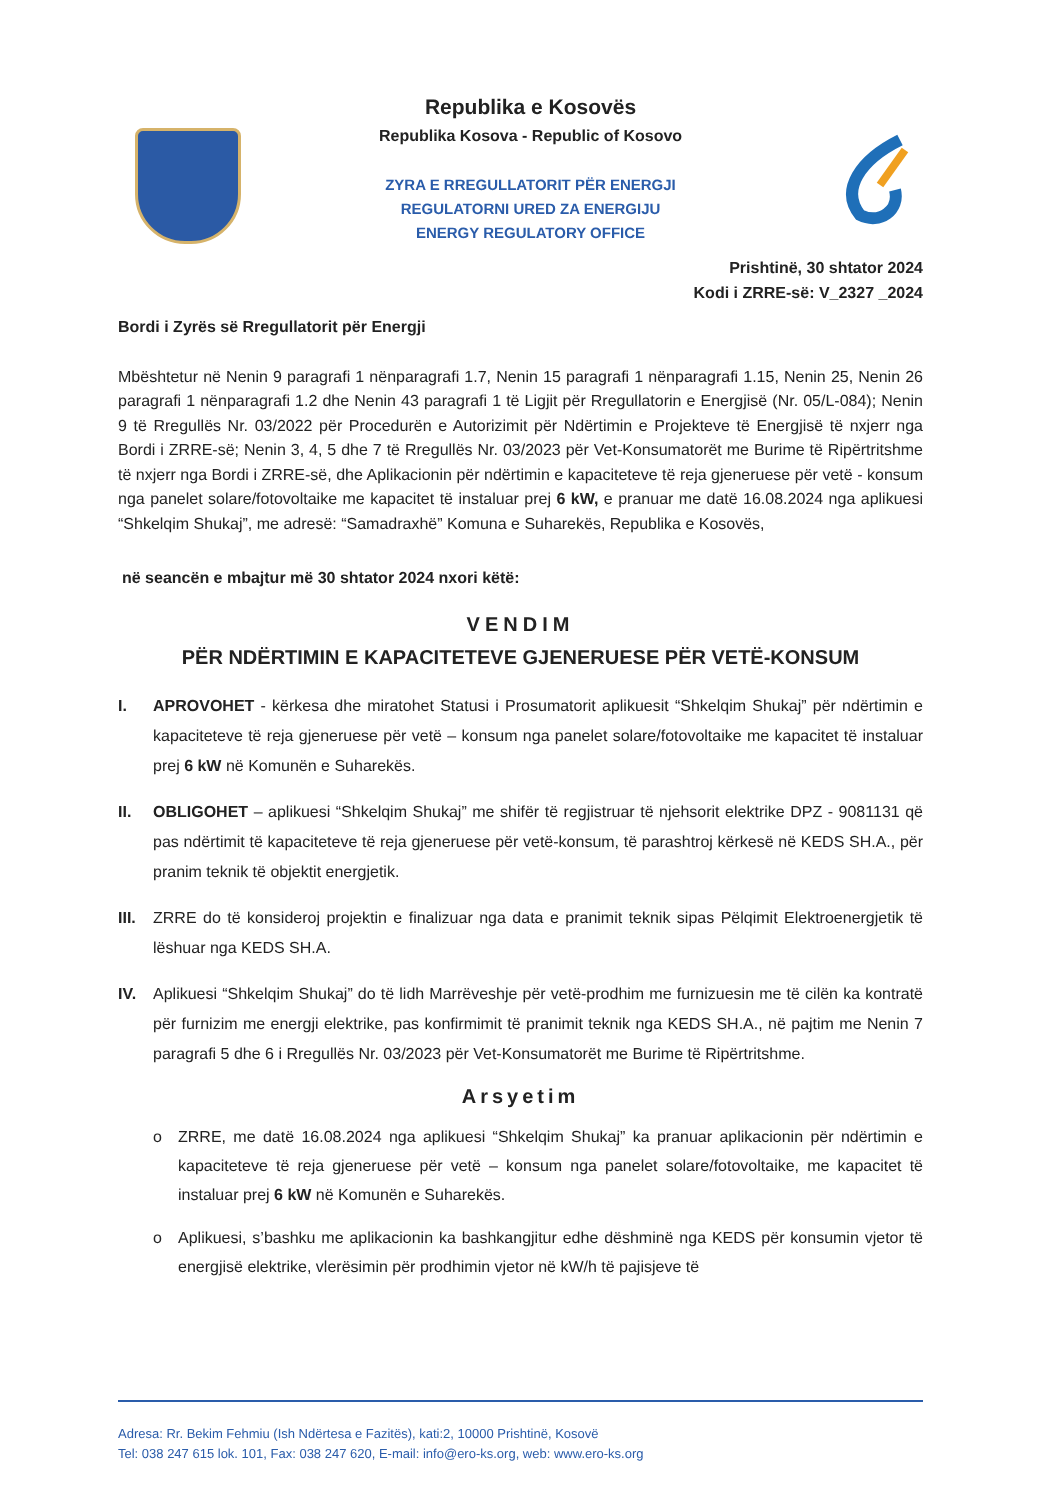Republika e Kosovës
Republika Kosova - Republic of Kosovo
ZYRA E RREGULLATORIT PËR ENERGJI
REGULATORNI URED ZA ENERGIJU
ENERGY REGULATORY OFFICE
Prishtinë, 30 shtator 2024
Kodi i ZRRE-së: V_2327 _2024
Bordi i Zyrës së Rregullatorit për Energji
Mbështetur në Nenin 9 paragrafi 1 nënparagrafi 1.7, Nenin 15 paragrafi 1 nënparagrafi 1.15, Nenin 25, Nenin 26 paragrafi 1 nënparagrafi 1.2 dhe Nenin 43 paragrafi 1 të Ligjit për Rregullatorin e Energjisë (Nr. 05/L-084); Nenin 9 të Rregullës Nr. 03/2022 për Procedurën e Autorizimit për Ndërtimin e Projekteve të Energjisë të nxjerr nga Bordi i ZRRE-së; Nenin 3, 4, 5 dhe 7 të Rregullës Nr. 03/2023 për Vet-Konsumatorët me Burime të Ripërtritshme të nxjerr nga Bordi i ZRRE-së, dhe Aplikacionin për ndërtimin e kapaciteteve të reja gjeneruese për vetë - konsum nga panelet solare/fotovoltaike me kapacitet të instaluar prej 6 kW, e pranuar me datë 16.08.2024 nga aplikuesi “Shkelqim Shukaj”, me adresë: “Samadraxhë” Komuna e Suharekës, Republika e Kosovës,
në seancën e mbajtur më 30 shtator 2024 nxori këtë:
VENDIM
PËR NDËRTIMIN E KAPACITETEVE GJENERUESE PËR VETË-KONSUM
I. APROVOHET - kërkesa dhe miratohet Statusi i Prosumatorit aplikuesit “Shkelqim Shukaj” për ndërtimin e kapaciteteve të reja gjeneruese për vetë – konsum nga panelet solare/fotovoltaike me kapacitet të instaluar prej 6 kW në Komunën e Suharekës.
II. OBLIGOHET – aplikuesi “Shkelqim Shukaj” me shifër të regjistruar të njehsorit elektrike DPZ - 9081131 që pas ndërtimit të kapaciteteve të reja gjeneruese për vetë-konsum, të parashtroj kërkesë në KEDS SH.A., për pranim teknik të objektit energjetik.
III.
ZRRE do të konsideroj projektin e finalizuar nga data e pranimit teknik sipas Pëlqimit Elektroenergjetik të lëshuar nga KEDS SH.A.
IV. Aplikuesi “Shkelqim Shukaj” do të lidh Marrëveshje për vetë-prodhim me furnizuesin me të cilën ka kontratë për furnizim me energji elektrike, pas konfirmimit të pranimit teknik nga KEDS SH.A., në pajtim me Nenin 7 paragrafi 5 dhe 6 i Rregullës Nr. 03/2023 për Vet-Konsumatorët me Burime të Ripërtritshme.
Arsyetim
o ZRRE, me datë 16.08.2024 nga aplikuesi “Shkelqim Shukaj” ka pranuar aplikacionin për ndërtimin e kapaciteteve të reja gjeneruese për vetë – konsum nga panelet solare/fotovoltaike, me kapacitet të instaluar prej 6 kW në Komunën e Suharekës.
o Aplikuesi, s’bashku me aplikacionin ka bashkangjitur edhe dëshminë nga KEDS për konsumin vjetor të energjisë elektrike, vlerësimin për prodhimin vjetor në kW/h të pajisjeve të
Adresa: Rr. Bekim Fehmiu (Ish Ndërtesa e Fazitës), kati:2, 10000 Prishtinë, Kosovë
Tel: 038 247 615 lok. 101, Fax: 038 247 620, E-mail: info@ero-ks.org, web: www.ero-ks.org